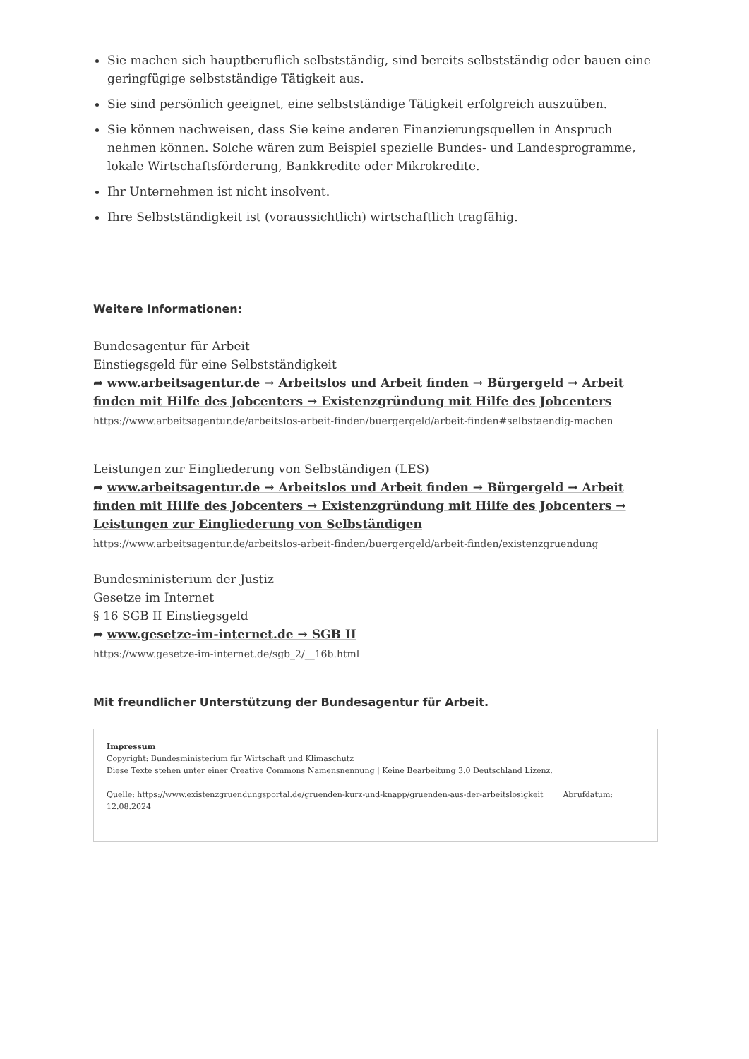Sie machen sich hauptberuflich selbstständig, sind bereits selbstständig oder bauen eine geringfügige selbstständige Tätigkeit aus.
Sie sind persönlich geeignet, eine selbstständige Tätigkeit erfolgreich auszuüben.
Sie können nachweisen, dass Sie keine anderen Finanzierungsquellen in Anspruch nehmen können. Solche wären zum Beispiel spezielle Bundes- und Landesprogramme, lokale Wirtschaftsförderung, Bankkredite oder Mikrokredite.
Ihr Unternehmen ist nicht insolvent.
Ihre Selbstständigkeit ist (voraussichtlich) wirtschaftlich tragfähig.
Weitere Informationen:
Bundesagentur für Arbeit
Einstiegsgeld für eine Selbstständigkeit
➦ www.arbeitsagentur.de → Arbeitslos und Arbeit finden → Bürgergeld → Arbeit finden mit Hilfe des Jobcenters → Existenzgründung mit Hilfe des Jobcenters
https://www.arbeitsagentur.de/arbeitslos-arbeit-finden/buergergeld/arbeit-finden#selbstaendig-machen
Leistungen zur Eingliederung von Selbständigen (LES)
➦ www.arbeitsagentur.de → Arbeitslos und Arbeit finden → Bürgergeld → Arbeit finden mit Hilfe des Jobcenters → Existenzgründung mit Hilfe des Jobcenters → Leistungen zur Eingliederung von Selbständigen
https://www.arbeitsagentur.de/arbeitslos-arbeit-finden/buergergeld/arbeit-finden/existenzgruendung
Bundesministerium der Justiz
Gesetze im Internet
§ 16 SGB II Einstiegsgeld
➦ www.gesetze-im-internet.de → SGB II
https://www.gesetze-im-internet.de/sgb_2/__16b.html
Mit freundlicher Unterstützung der Bundesagentur für Arbeit.
Impressum
Copyright: Bundesministerium für Wirtschaft und Klimaschutz
Diese Texte stehen unter einer Creative Commons Namensnennung | Keine Bearbeitung 3.0 Deutschland Lizenz.
Quelle: https://www.existenzgruendungsportal.de/gruenden-kurz-und-knapp/gruenden-aus-der-arbeitslosigkeit Abrufdatum: 12.08.2024